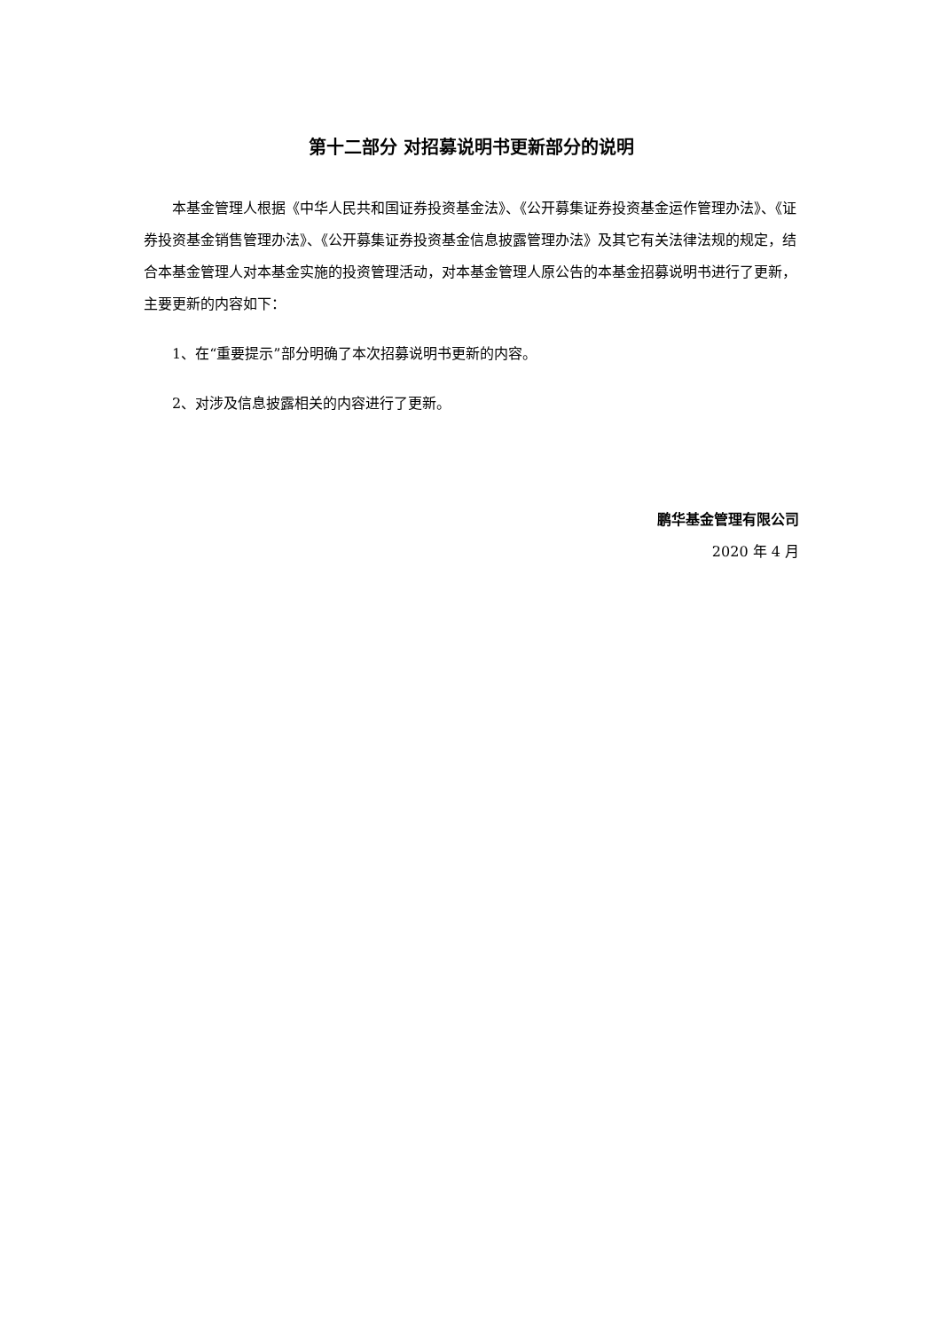第十二部分 对招募说明书更新部分的说明
本基金管理人根据《中华人民共和国证券投资基金法》、《公开募集证券投资基金运作管理办法》、《证券投资基金销售管理办法》、《公开募集证券投资基金信息披露管理办法》及其它有关法律法规的规定，结合本基金管理人对本基金实施的投资管理活动，对本基金管理人原公告的本基金招募说明书进行了更新，主要更新的内容如下：
1、在“重要提示”部分明确了本次招募说明书更新的内容。
2、对涉及信息披露相关的内容进行了更新。
鹏华基金管理有限公司
2020 年 4 月